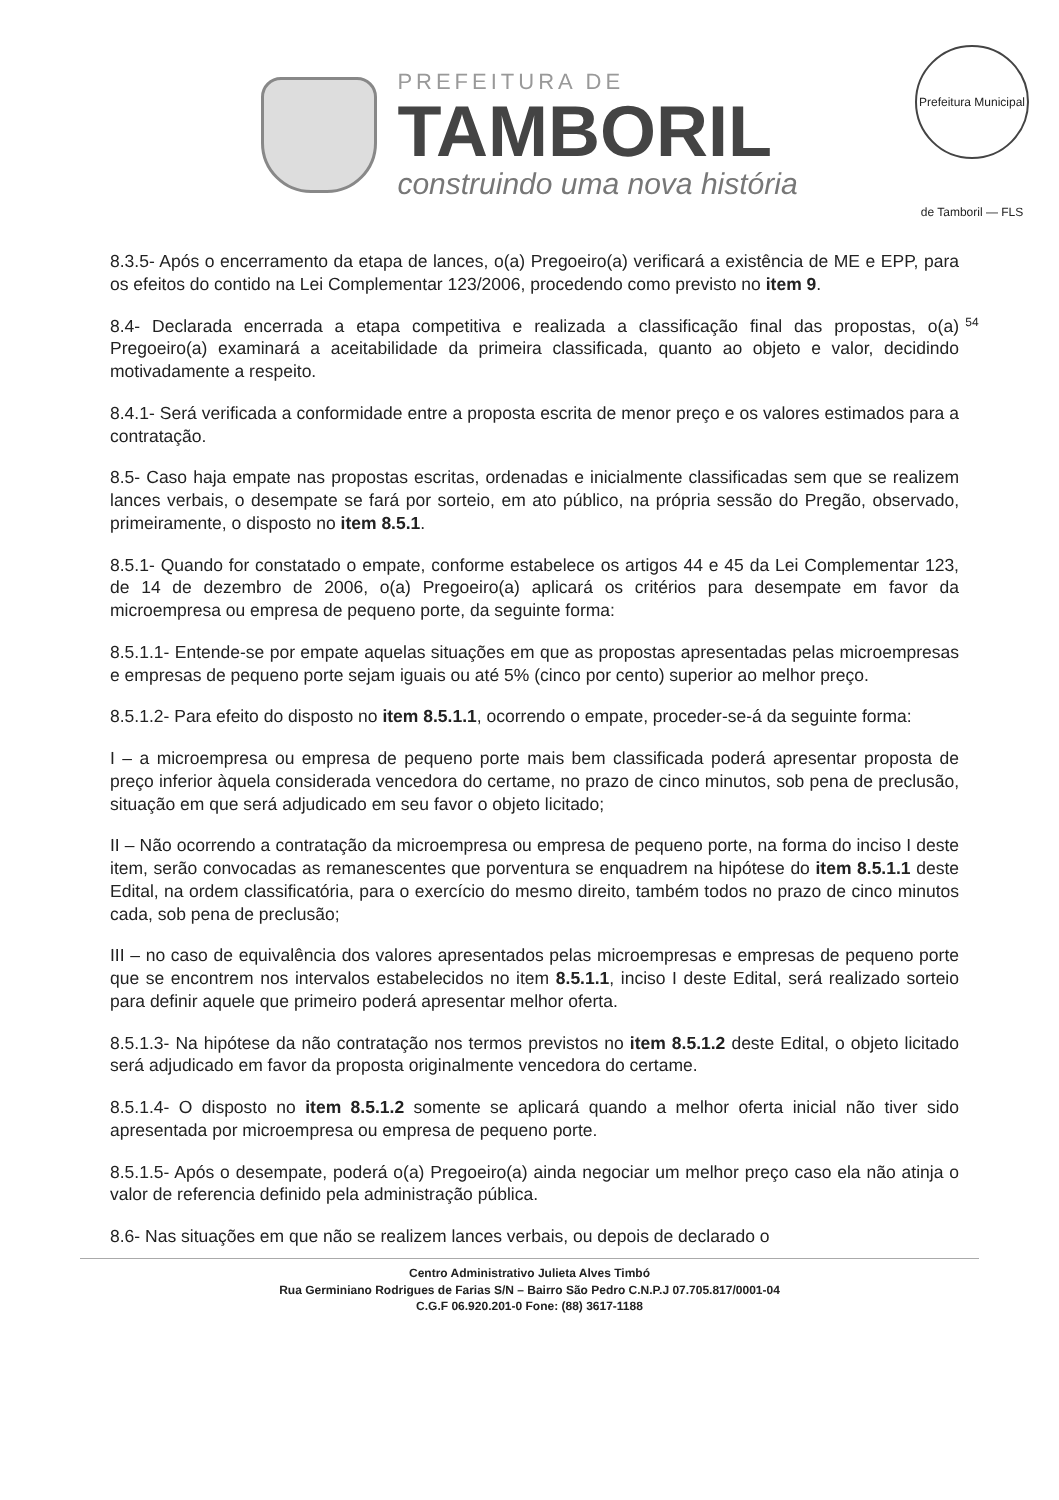PREFEITURA DE
TAMBORIL
construindo uma nova história
Prefeitura Municipal de Tamboril — FLS 54
8.3.5- Após o encerramento da etapa de lances, o(a) Pregoeiro(a) verificará a existência de ME e EPP, para os efeitos do contido na Lei Complementar 123/2006, procedendo como previsto no item 9.
8.4- Declarada encerrada a etapa competitiva e realizada a classificação final das propostas, o(a) Pregoeiro(a) examinará a aceitabilidade da primeira classificada, quanto ao objeto e valor, decidindo motivadamente a respeito.
8.4.1- Será verificada a conformidade entre a proposta escrita de menor preço e os valores estimados para a contratação.
8.5- Caso haja empate nas propostas escritas, ordenadas e inicialmente classificadas sem que se realizem lances verbais, o desempate se fará por sorteio, em ato público, na própria sessão do Pregão, observado, primeiramente, o disposto no item 8.5.1.
8.5.1- Quando for constatado o empate, conforme estabelece os artigos 44 e 45 da Lei Complementar 123, de 14 de dezembro de 2006, o(a) Pregoeiro(a) aplicará os critérios para desempate em favor da microempresa ou empresa de pequeno porte, da seguinte forma:
8.5.1.1- Entende-se por empate aquelas situações em que as propostas apresentadas pelas microempresas e empresas de pequeno porte sejam iguais ou até 5% (cinco por cento) superior ao melhor preço.
8.5.1.2- Para efeito do disposto no item 8.5.1.1, ocorrendo o empate, proceder-se-á da seguinte forma:
I – a microempresa ou empresa de pequeno porte mais bem classificada poderá apresentar proposta de preço inferior àquela considerada vencedora do certame, no prazo de cinco minutos, sob pena de preclusão, situação em que será adjudicado em seu favor o objeto licitado;
II – Não ocorrendo a contratação da microempresa ou empresa de pequeno porte, na forma do inciso I deste item, serão convocadas as remanescentes que porventura se enquadrem na hipótese do item 8.5.1.1 deste Edital, na ordem classificatória, para o exercício do mesmo direito, também todos no prazo de cinco minutos cada, sob pena de preclusão;
III – no caso de equivalência dos valores apresentados pelas microempresas e empresas de pequeno porte que se encontrem nos intervalos estabelecidos no item 8.5.1.1, inciso I deste Edital, será realizado sorteio para definir aquele que primeiro poderá apresentar melhor oferta.
8.5.1.3- Na hipótese da não contratação nos termos previstos no item 8.5.1.2 deste Edital, o objeto licitado será adjudicado em favor da proposta originalmente vencedora do certame.
8.5.1.4- O disposto no item 8.5.1.2 somente se aplicará quando a melhor oferta inicial não tiver sido apresentada por microempresa ou empresa de pequeno porte.
8.5.1.5- Após o desempate, poderá o(a) Pregoeiro(a) ainda negociar um melhor preço caso ela não atinja o valor de referencia definido pela administração pública.
8.6- Nas situações em que não se realizem lances verbais, ou depois de declarado o
Centro Administrativo Julieta Alves Timbó
Rua Germiniano Rodrigues de Farias S/N – Bairro São Pedro C.N.P.J 07.705.817/0001-04
C.G.F 06.920.201-0 Fone: (88) 3617-1188